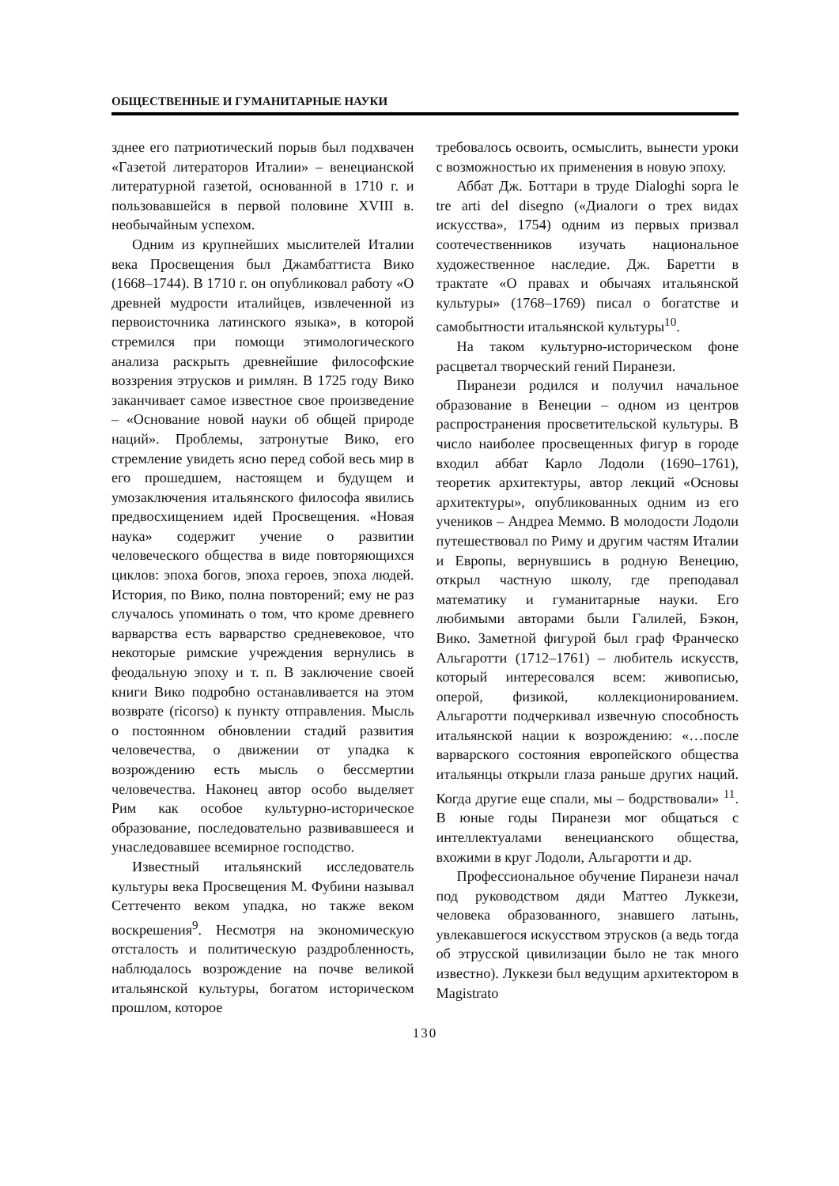ОБЩЕСТВЕННЫЕ И ГУМАНИТАРНЫЕ НАУКИ
зднее его патриотический порыв был подхвачен «Газетой литераторов Италии» – венецианской литературной газетой, основанной в 1710 г. и пользовавшейся в первой половине XVIII в. необычайным успехом.
Одним из крупнейших мыслителей Италии века Просвещения был Джамбаттиста Вико (1668–1744). В 1710 г. он опубликовал работу «О древней мудрости италийцев, извлеченной из первоисточника латинского языка», в которой стремился при помощи этимологического анализа раскрыть древнейшие философские воззрения этрусков и римлян. В 1725 году Вико заканчивает самое известное свое произведение – «Основание новой науки об общей природе наций». Проблемы, затронутые Вико, его стремление увидеть ясно перед собой весь мир в его прошедшем, настоящем и будущем и умозаключения итальянского философа явились предвосхищением идей Просвещения. «Новая наука» содержит учение о развитии человеческого общества в виде повторяющихся циклов: эпоха богов, эпоха героев, эпоха людей. История, по Вико, полна повторений; ему не раз случалось упоминать о том, что кроме древнего варварства есть варварство средневековое, что некоторые римские учреждения вернулись в феодальную эпоху и т. п. В заключение своей книги Вико подробно останавливается на этом возврате (ricorso) к пункту отправления. Мысль о постоянном обновлении стадий развития человечества, о движении от упадка к возрождению есть мысль о бессмертии человечества. Наконец автор особо выделяет Рим как особое культурно-историческое образование, последовательно развивавшееся и унаследовавшее всемирное господство.
Известный итальянский исследователь культуры века Просвещения М. Фубини называл Сеттеченто веком упадка, но также веком воскрешения<sup>9</sup>. Несмотря на экономическую отсталость и политическую раздробленность, наблюдалось возрождение на почве великой итальянской культуры, богатом историческом прошлом, которое
требовалось освоить, осмыслить, вынести уроки с возможностью их применения в новую эпоху.
Аббат Дж. Боттари в труде Dialoghi sopra le tre arti del disegno («Диалоги о трех видах искусства», 1754) одним из первых призвал соотечественников изучать национальное художественное наследие. Дж. Баретти в трактате «О правах и обычаях итальянской культуры» (1768–1769) писал о богатстве и самобытности итальянской культуры<sup>10</sup>.
На таком культурно-историческом фоне расцветал творческий гений Пиранези.
Пиранези родился и получил начальное образование в Венеции – одном из центров распространения просветительской культуры. В число наиболее просвещенных фигур в городе входил аббат Карло Лодоли (1690–1761), теоретик архитектуры, автор лекций «Основы архитектуры», опубликованных одним из его учеников – Андреа Меммо. В молодости Лодоли путешествовал по Риму и другим частям Италии и Европы, вернувшись в родную Венецию, открыл частную школу, где преподавал математику и гуманитарные науки. Его любимыми авторами были Галилей, Бэкон, Вико. Заметной фигурой был граф Франческо Альгаротти (1712–1761) – любитель искусств, который интересовался всем: живописью, оперой, физикой, коллекционированием. Альгаротти подчеркивал извечную способность итальянской нации к возрождению: «…после варварского состояния европейского общества итальянцы открыли глаза раньше других наций. Когда другие еще спали, мы – бодрствовали» <sup>11</sup>. В юные годы Пиранези мог общаться с интеллектуалами венецианского общества, вхожими в круг Лодоли, Альгаротти и др.
Профессиональное обучение Пиранези начал под руководством дяди Маттео Луккези, человека образованного, знавшего латынь, увлекавшегося искусством этрусков (а ведь тогда об этрусской цивилизации было не так много известно). Луккези был ведущим архитектором в Magistrato
130